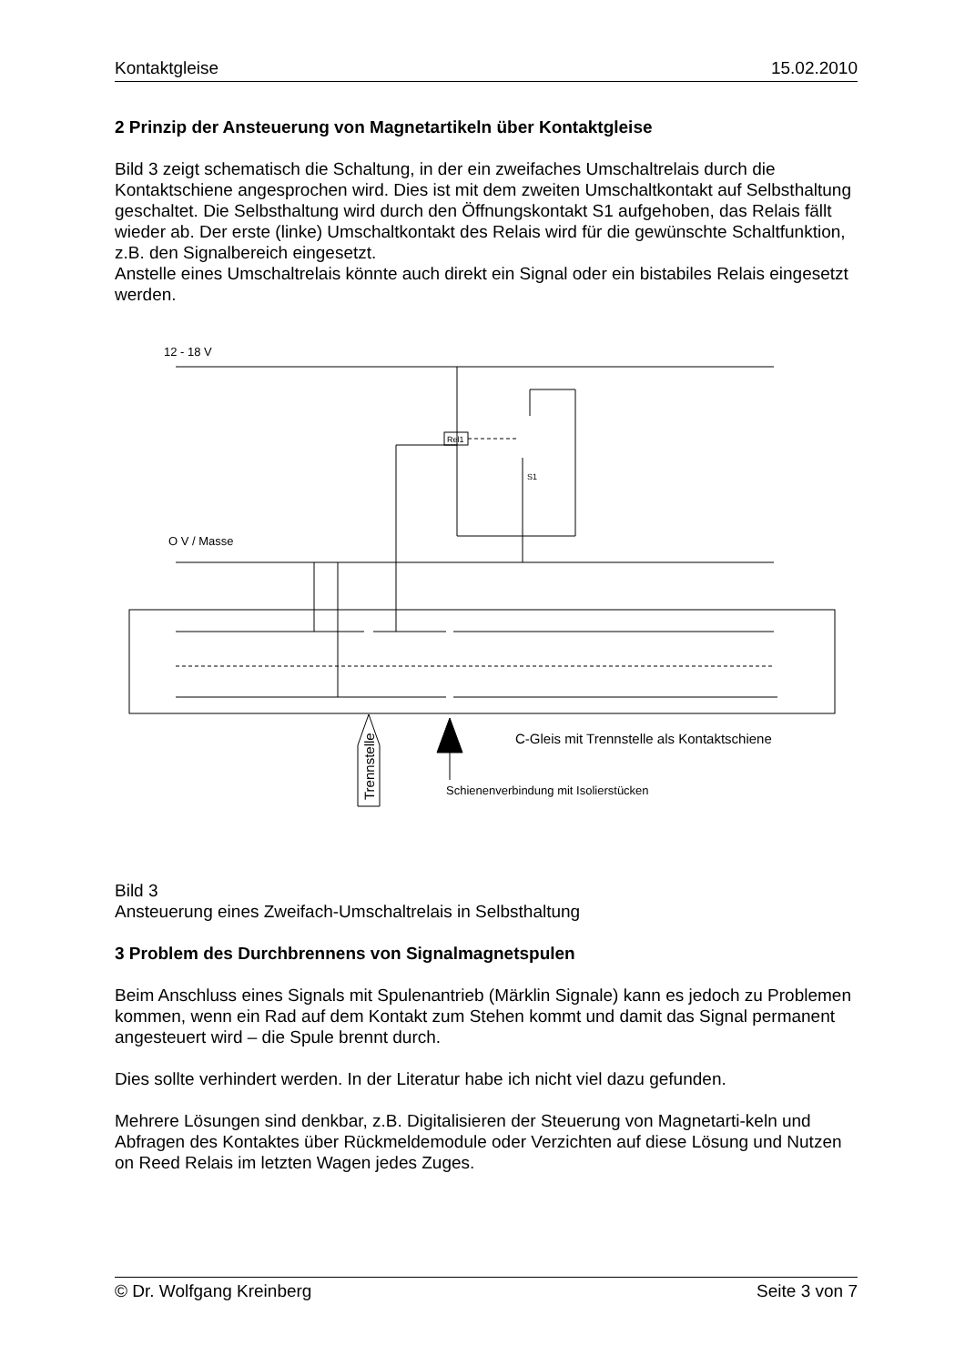Kontaktgleise 15.02.2010
2 Prinzip der Ansteuerung von Magnetartikeln über Kontaktgleise
Bild 3 zeigt schematisch die Schaltung, in der ein zweifaches Umschaltrelais durch die Kontaktschiene angesprochen wird. Dies ist mit dem zweiten Umschaltkontakt auf Selbsthaltung geschaltet. Die Selbsthaltung wird durch den Öffnungskontakt S1 aufgehoben, das Relais fällt wieder ab. Der erste (linke) Umschaltkontakt des Relais wird für die gewünschte Schaltfunktion, z.B. den Signalbereich eingesetzt.
Anstelle eines Umschaltrelais könnte auch direkt ein Signal oder ein bistabiles Relais eingesetzt werden.
12 - 18 V
Rel1
S1
O V / Masse
Trennstelle
C-Gleis mit Trennstelle als Kontaktschiene
Schienenverbindung mit Isolierstücken
Bild 3
Ansteuerung eines Zweifach-Umschaltrelais in Selbsthaltung
3 Problem des Durchbrennens von Signalmagnetspulen
Beim Anschluss eines Signals mit Spulenantrieb (Märklin Signale) kann es jedoch zu Problemen kommen, wenn ein Rad auf dem Kontakt zum Stehen kommt und damit das Signal permanent angesteuert wird – die Spule brennt durch.
Dies sollte verhindert werden. In der Literatur habe ich nicht viel dazu gefunden.
Mehrere Lösungen sind denkbar, z.B. Digitalisieren der Steuerung von Magnetarti-keln und Abfragen des Kontaktes über Rückmeldemodule oder Verzichten auf diese Lösung und Nutzen on Reed Relais im letzten Wagen jedes Zuges.
© Dr. Wolfgang Kreinberg Seite 3 von 7